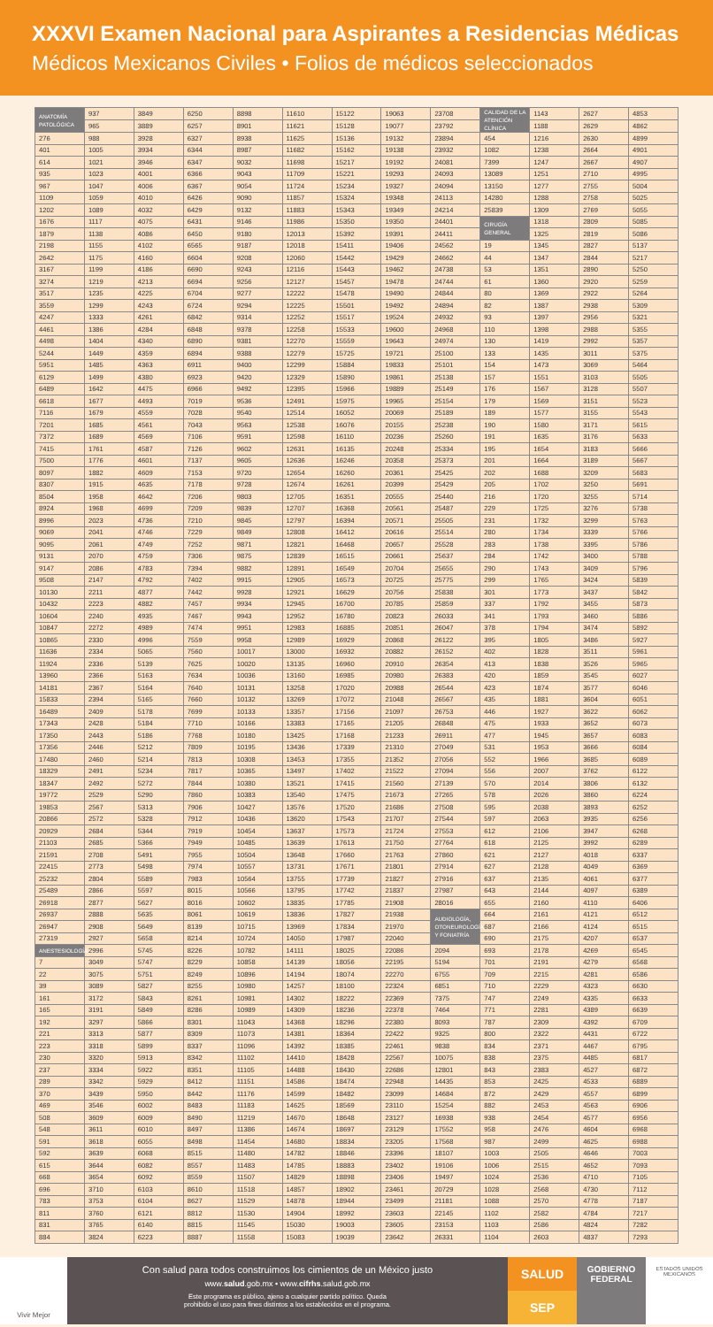XXXVI Examen Nacional para Aspirantes a Residencias Médicas
Médicos Mexicanos Civiles • Folios de médicos seleccionados
| ANATOMÍA PATOLÓGICA | 937 | 3849 | 6250 | 8898 | 11610 | 15122 | 19063 | 23708 | CALIDAD DE LA ATENCIÓN CLÍNICA | 1143 | 2627 | 4853 |
| | 965 | 3889 | 6257 | 8901 | 11621 | 15128 | 19077 | 23792 | | 1188 | 2629 | 4862 |
| 276 | 988 | 3928 | 6327 | 8938 | 11625 | 15136 | 19132 | 23894 | 454 | 1216 | 2630 | 4899 |
| 401 | 1005 | 3934 | 6344 | 8987 | 11682 | 15162 | 19138 | 23932 | 1082 | 1238 | 2664 | 4901 |
| 614 | 1021 | 3946 | 6347 | 9032 | 11698 | 15217 | 19192 | 24081 | 7399 | 1247 | 2667 | 4907 |
| 935 | 1023 | 4001 | 6366 | 9043 | 11709 | 15221 | 19293 | 24093 | 13089 | 1251 | 2710 | 4995 |
| 967 | 1047 | 4006 | 6367 | 9054 | 11724 | 15234 | 19327 | 24094 | 13150 | 1277 | 2755 | 5004 |
| 1109 | 1059 | 4010 | 6426 | 9090 | 11857 | 15324 | 19348 | 24113 | 14280 | 1288 | 2758 | 5025 |
| 1202 | 1089 | 4032 | 6429 | 9132 | 11883 | 15343 | 19349 | 24214 | 25839 | 1309 | 2769 | 5055 |
| 1676 | 1117 | 4075 | 6431 | 9146 | 11986 | 15350 | 19350 | 24401 | CIRUGÍA GENERAL | 1318 | 2809 | 5085 |
| 1879 | 1138 | 4086 | 6450 | 9180 | 12013 | 15392 | 19391 | 24411 | | 1325 | 2819 | 5086 |
| 2198 | 1155 | 4102 | 6565 | 9187 | 12018 | 15411 | 19406 | 24562 | 19 | 1345 | 2827 | 5137 |
| 2642 | 1175 | 4160 | 6604 | 9208 | 12060 | 15442 | 19429 | 24662 | 44 | 1347 | 2844 | 5217 |
| 3167 | 1199 | 4186 | 6690 | 9243 | 12116 | 15443 | 19462 | 24738 | 53 | 1351 | 2890 | 5250 |
| 3274 | 1219 | 4213 | 6694 | 9256 | 12127 | 15457 | 19478 | 24744 | 61 | 1360 | 2920 | 5259 |
| 3517 | 1235 | 4225 | 6704 | 9277 | 12222 | 15478 | 19490 | 24844 | 80 | 1369 | 2922 | 5264 |
| 3559 | 1299 | 4243 | 6724 | 9294 | 12225 | 15501 | 19492 | 24894 | 82 | 1387 | 2938 | 5309 |
| 4247 | 1333 | 4261 | 6842 | 9314 | 12252 | 15517 | 19524 | 24932 | 93 | 1397 | 2956 | 5321 |
| 4461 | 1386 | 4284 | 6848 | 9378 | 12258 | 15533 | 19600 | 24968 | 110 | 1398 | 2988 | 5355 |
| 4498 | 1404 | 4340 | 6890 | 9381 | 12270 | 15559 | 19643 | 24974 | 130 | 1419 | 2992 | 5357 |
| 5244 | 1449 | 4359 | 6894 | 9388 | 12279 | 15725 | 19721 | 25100 | 133 | 1435 | 3011 | 5375 |
| 5951 | 1485 | 4363 | 6911 | 9400 | 12299 | 15884 | 19833 | 25101 | 154 | 1473 | 3069 | 5464 |
| 6129 | 1499 | 4380 | 6923 | 9420 | 12329 | 15890 | 19861 | 25138 | 157 | 1551 | 3103 | 5505 |
| 6489 | 1642 | 4475 | 6966 | 9492 | 12395 | 15966 | 19889 | 25149 | 176 | 1567 | 3128 | 5507 |
| 6618 | 1677 | 4493 | 7019 | 9536 | 12491 | 15975 | 19965 | 25154 | 179 | 1569 | 3151 | 5523 |
| 7116 | 1679 | 4559 | 7028 | 9540 | 12514 | 16052 | 20069 | 25189 | 189 | 1577 | 3155 | 5543 |
| 7201 | 1685 | 4561 | 7043 | 9563 | 12538 | 16076 | 20155 | 25238 | 190 | 1580 | 3171 | 5615 |
| 7372 | 1689 | 4569 | 7106 | 9591 | 12598 | 16110 | 20236 | 25260 | 191 | 1635 | 3176 | 5633 |
| 7415 | 1761 | 4587 | 7126 | 9602 | 12631 | 16135 | 20248 | 25334 | 195 | 1654 | 3183 | 5666 |
| 7500 | 1776 | 4601 | 7137 | 9605 | 12636 | 16246 | 20358 | 25373 | 201 | 1664 | 3189 | 5667 |
| 8097 | 1882 | 4609 | 7153 | 9720 | 12654 | 16260 | 20361 | 25425 | 202 | 1688 | 3209 | 5683 |
| 8307 | 1915 | 4635 | 7178 | 9728 | 12674 | 16261 | 20399 | 25429 | 205 | 1702 | 3250 | 5691 |
| 8504 | 1958 | 4642 | 7206 | 9803 | 12705 | 16351 | 20555 | 25440 | 216 | 1720 | 3255 | 5714 |
| 8924 | 1968 | 4699 | 7209 | 9839 | 12707 | 16368 | 20561 | 25487 | 229 | 1725 | 3276 | 5738 |
| 8996 | 2023 | 4736 | 7210 | 9845 | 12797 | 16394 | 20571 | 25505 | 231 | 1732 | 3299 | 5763 |
| 9069 | 2041 | 4746 | 7229 | 9849 | 12808 | 16412 | 20616 | 25514 | 280 | 1734 | 3339 | 5766 |
| 9095 | 2061 | 4749 | 7252 | 9871 | 12821 | 16468 | 20657 | 25528 | 283 | 1738 | 3395 | 5786 |
| 9131 | 2070 | 4759 | 7306 | 9875 | 12839 | 16515 | 20661 | 25637 | 284 | 1742 | 3400 | 5788 |
| 9147 | 2086 | 4783 | 7394 | 9882 | 12891 | 16549 | 20704 | 25655 | 290 | 1743 | 3409 | 5796 |
| 9508 | 2147 | 4792 | 7402 | 9915 | 12905 | 16573 | 20725 | 25775 | 299 | 1765 | 3424 | 5839 |
| 10130 | 2211 | 4877 | 7442 | 9928 | 12921 | 16629 | 20756 | 25838 | 301 | 1773 | 3437 | 5842 |
| 10432 | 2223 | 4882 | 7457 | 9934 | 12945 | 16700 | 20785 | 25859 | 337 | 1792 | 3455 | 5873 |
| 10604 | 2240 | 4935 | 7467 | 9943 | 12952 | 16780 | 20823 | 26033 | 341 | 1793 | 3460 | 5886 |
| 10847 | 2272 | 4989 | 7474 | 9951 | 12983 | 16885 | 20851 | 26047 | 378 | 1794 | 3474 | 5892 |
| 10865 | 2330 | 4996 | 7559 | 9958 | 12989 | 16929 | 20868 | 26122 | 395 | 1805 | 3486 | 5927 |
| 11636 | 2334 | 5065 | 7560 | 10017 | 13000 | 16932 | 20882 | 26152 | 402 | 1828 | 3511 | 5961 |
| 11924 | 2336 | 5139 | 7625 | 10020 | 13135 | 16960 | 20910 | 26354 | 413 | 1838 | 3526 | 5965 |
| 13960 | 2366 | 5163 | 7634 | 10036 | 13160 | 16985 | 20980 | 26383 | 420 | 1859 | 3545 | 6027 |
| 14181 | 2367 | 5164 | 7640 | 10131 | 13258 | 17020 | 20988 | 26544 | 423 | 1874 | 3577 | 6046 |
| 15833 | 2394 | 5165 | 7660 | 10132 | 13269 | 17072 | 21048 | 26567 | 435 | 1881 | 3604 | 6051 |
| 16489 | 2409 | 5178 | 7699 | 10133 | 13357 | 17156 | 21097 | 26753 | 446 | 1927 | 3622 | 6062 |
| 17343 | 2428 | 5184 | 7710 | 10166 | 13383 | 17165 | 21205 | 26848 | 475 | 1933 | 3652 | 6073 |
| 17350 | 2443 | 5186 | 7768 | 10180 | 13425 | 17168 | 21233 | 26911 | 477 | 1945 | 3657 | 6083 |
| 17356 | 2446 | 5212 | 7809 | 10195 | 13436 | 17339 | 21310 | 27049 | 531 | 1953 | 3666 | 6084 |
| 17480 | 2460 | 5214 | 7813 | 10308 | 13453 | 17355 | 21352 | 27056 | 552 | 1966 | 3685 | 6089 |
| 18329 | 2491 | 5234 | 7817 | 10365 | 13497 | 17402 | 21522 | 27094 | 556 | 2007 | 3762 | 6122 |
| 18347 | 2492 | 5272 | 7844 | 10380 | 13521 | 17415 | 21560 | 27139 | 570 | 2014 | 3806 | 6132 |
| 19772 | 2529 | 5290 | 7860 | 10383 | 13540 | 17475 | 21673 | 27265 | 578 | 2026 | 3860 | 6224 |
| 19853 | 2567 | 5313 | 7906 | 10427 | 13576 | 17520 | 21686 | 27508 | 595 | 2038 | 3893 | 6252 |
| 20866 | 2572 | 5328 | 7912 | 10436 | 13620 | 17543 | 21707 | 27544 | 597 | 2063 | 3935 | 6256 |
| 20929 | 2684 | 5344 | 7919 | 10454 | 13637 | 17573 | 21724 | 27553 | 612 | 2106 | 3947 | 6268 |
| 21103 | 2685 | 5366 | 7949 | 10485 | 13639 | 17613 | 21750 | 27764 | 618 | 2125 | 3992 | 6289 |
| 21591 | 2708 | 5491 | 7955 | 10504 | 13648 | 17660 | 21763 | 27860 | 621 | 2127 | 4018 | 6337 |
| 22415 | 2773 | 5498 | 7974 | 10557 | 13731 | 17671 | 21801 | 27914 | 627 | 2128 | 4049 | 6369 |
| 25232 | 2804 | 5589 | 7983 | 10564 | 13755 | 17739 | 21827 | 27916 | 637 | 2135 | 4061 | 6377 |
| 25489 | 2866 | 5597 | 8015 | 10566 | 13795 | 17742 | 21837 | 27987 | 643 | 2144 | 4097 | 6389 |
| 26918 | 2877 | 5627 | 8016 | 10602 | 13835 | 17785 | 21908 | 28016 | 655 | 2160 | 4110 | 6406 |
| 26937 | 2888 | 5635 | 8061 | 10619 | 13836 | 17827 | 21938 | AUDIOLOGÍA, OTONEUROLOGÍA Y FONIATRÍA | 664 | 2161 | 4121 | 6512 |
| 26947 | 2908 | 5649 | 8139 | 10715 | 13969 | 17834 | 21970 | | 687 | 2166 | 4124 | 6515 |
| 27319 | 2927 | 5658 | 8214 | 10724 | 14050 | 17987 | 22040 | | 690 | 2175 | 4207 | 6537 |
| ANESTESIOLOGÍA | 2996 | 5745 | 8226 | 10782 | 14111 | 18025 | 22086 | 2094 | 693 | 2178 | 4269 | 6545 |
| 7 | 3049 | 5747 | 8229 | 10858 | 14139 | 18056 | 22195 | 5194 | 701 | 2191 | 4279 | 6568 |
| 22 | 3075 | 5751 | 8249 | 10896 | 14194 | 18074 | 22270 | 6755 | 709 | 2215 | 4281 | 6586 |
| 39 | 3089 | 5827 | 8255 | 10980 | 14257 | 18100 | 22324 | 6851 | 710 | 2229 | 4323 | 6630 |
| 161 | 3172 | 5843 | 8261 | 10981 | 14302 | 18222 | 22369 | 7375 | 747 | 2249 | 4335 | 6633 |
| 165 | 3191 | 5849 | 8286 | 10989 | 14309 | 18236 | 22378 | 7464 | 771 | 2281 | 4389 | 6639 |
| 192 | 3297 | 5866 | 8301 | 11043 | 14368 | 18296 | 22380 | 8093 | 787 | 2309 | 4392 | 6709 |
| 221 | 3313 | 5877 | 8309 | 11073 | 14381 | 18364 | 22422 | 9325 | 800 | 2322 | 4431 | 6722 |
| 223 | 3318 | 5899 | 8337 | 11096 | 14392 | 18385 | 22461 | 9838 | 834 | 2371 | 4467 | 6795 |
| 230 | 3320 | 5913 | 8342 | 11102 | 14410 | 18428 | 22567 | 10075 | 838 | 2375 | 4485 | 6817 |
| 237 | 3334 | 5922 | 8351 | 11105 | 14488 | 18430 | 22686 | 12801 | 843 | 2383 | 4527 | 6872 |
| 289 | 3342 | 5929 | 8412 | 11151 | 14586 | 18474 | 22948 | 14435 | 853 | 2425 | 4533 | 6889 |
| 370 | 3439 | 5950 | 8442 | 11176 | 14599 | 18482 | 23099 | 14684 | 872 | 2429 | 4557 | 6899 |
| 469 | 3546 | 6002 | 8483 | 11183 | 14625 | 18569 | 23110 | 15254 | 882 | 2453 | 4563 | 6906 |
| 508 | 3609 | 6009 | 8490 | 11219 | 14670 | 18648 | 23127 | 16938 | 938 | 2454 | 4577 | 6956 |
| 548 | 3611 | 6010 | 8497 | 11386 | 14674 | 18697 | 23129 | 17552 | 958 | 2476 | 4604 | 6968 |
| 591 | 3618 | 6055 | 8498 | 11454 | 14680 | 18834 | 23205 | 17568 | 987 | 2499 | 4625 | 6988 |
| 592 | 3639 | 6068 | 8515 | 11480 | 14782 | 18846 | 23396 | 18107 | 1003 | 2505 | 4646 | 7003 |
| 615 | 3644 | 6082 | 8557 | 11483 | 14785 | 18883 | 23402 | 19106 | 1006 | 2515 | 4652 | 7093 |
| 668 | 3654 | 6092 | 8559 | 11507 | 14829 | 18898 | 23406 | 19497 | 1024 | 2536 | 4710 | 7105 |
| 696 | 3710 | 6103 | 8610 | 11518 | 14857 | 18902 | 23461 | 20729 | 1028 | 2568 | 4730 | 7112 |
| 783 | 3753 | 6104 | 8627 | 11529 | 14878 | 18944 | 23499 | 21181 | 1088 | 2570 | 4778 | 7187 |
| 811 | 3760 | 6121 | 8812 | 11530 | 14904 | 18992 | 23603 | 22145 | 1102 | 2582 | 4784 | 7217 |
| 831 | 3765 | 6140 | 8815 | 11545 | 15030 | 19003 | 23605 | 23153 | 1103 | 2586 | 4824 | 7282 |
| 884 | 3824 | 6223 | 8887 | 11558 | 15083 | 19039 | 23642 | 26331 | 1104 | 2603 | 4837 | 7293 |
Vivir Mejor
Con salud para todos construimos los cimientos de un México justo
www.salud.gob.mx • www.cifrhs.salud.gob.mx
Este programa es público, ajeno a cualquier partido político. Queda
prohibido el uso para fines distintos a los establecidos en el programa.
SALUD
SEP
GOBIERNO
FEDERAL
ESTADOS UNIDOS MEXICANOS